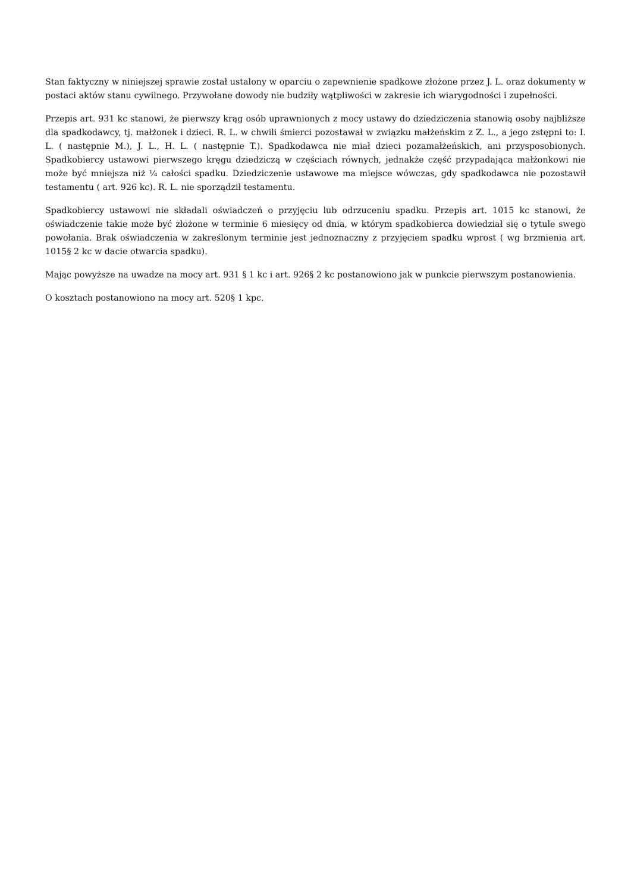Stan faktyczny w niniejszej sprawie został ustalony w oparciu o zapewnienie spadkowe złożone przez J. L. oraz dokumenty w postaci aktów stanu cywilnego. Przywołane dowody nie budziły wątpliwości w zakresie ich wiarygodności i zupełności.
Przepis art. 931 kc stanowi, że pierwszy krąg osób uprawnionych z mocy ustawy do dziedziczenia stanowią osoby najbliższe dla spadkodawcy, tj. małżonek i dzieci. R. L. w chwili śmierci pozostawał w związku małżeńskim z Z. L., a jego zstępni to: I. L. ( następnie M.), J. L., H. L. ( następnie T.). Spadkodawca nie miał dzieci pozamałżeńskich, ani przysposobionych. Spadkobiercy ustawowi pierwszego kręgu dziedziczą w częściach równych, jednakże część przypadająca małżonkowi nie może być mniejsza niż ¼ całości spadku. Dziedziczenie ustawowe ma miejsce wówczas, gdy spadkodawca nie pozostawił testamentu ( art. 926 kc). R. L. nie sporządził testamentu.
Spadkobiercy ustawowi nie składali oświadczeń o przyjęciu lub odrzuceniu spadku. Przepis art. 1015 kc stanowi, że oświadczenie takie może być złożone w terminie 6 miesięcy od dnia, w którym spadkobierca dowiedział się o tytule swego powołania. Brak oświadczenia w zakreślonym terminie jest jednoznaczny z przyjęciem spadku wprost ( wg brzmienia art. 1015§ 2 kc w dacie otwarcia spadku).
Mając powyższe na uwadze na mocy art. 931 § 1 kc i art. 926§ 2 kc postanowiono jak w punkcie pierwszym postanowienia.
O kosztach postanowiono na mocy art. 520§ 1 kpc.